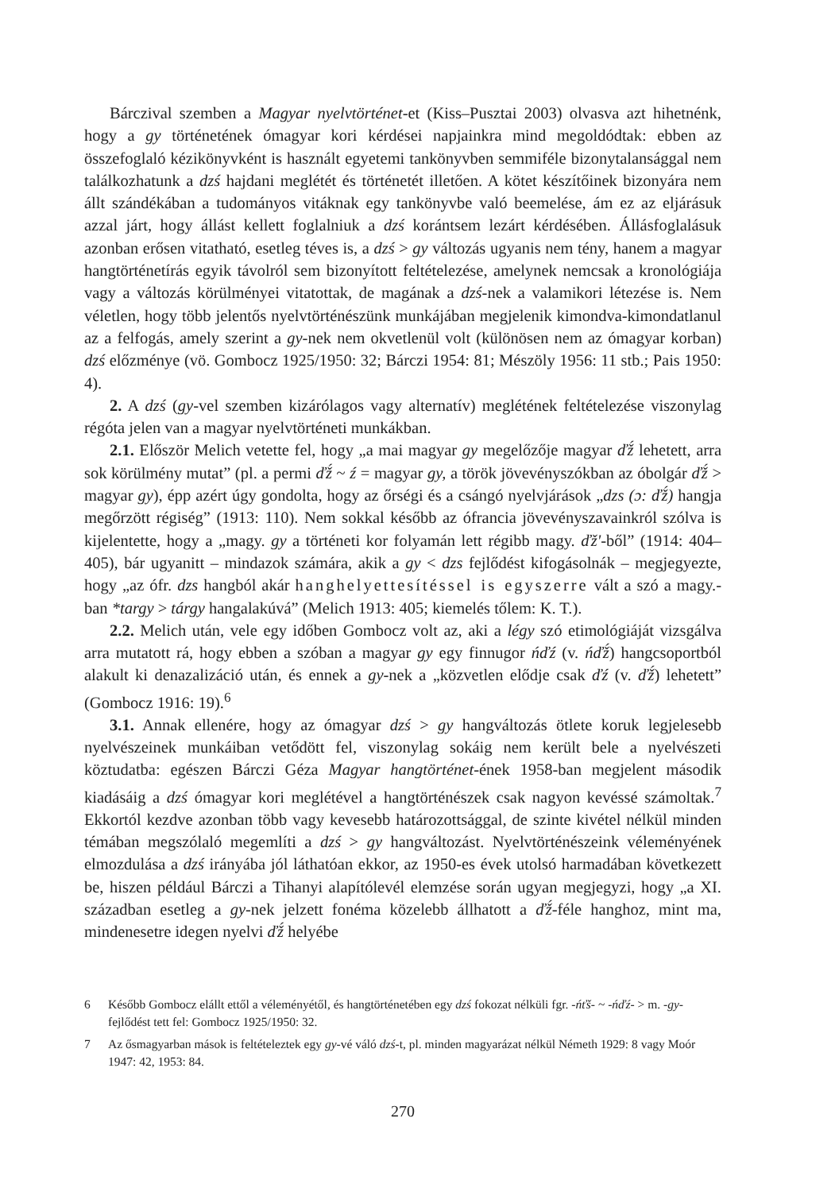Bárczival szemben a Magyar nyelvtörténet-et (Kiss–Pusztai 2003) olvasva azt hihetnénk, hogy a gy történetének ómagyar kori kérdései napjainkra mind megoldódtak: ebben az összefoglaló kézikönyvként is használt egyetemi tankönyvben semmiféle bizonytalansággal nem találkozhatunk a dzś hajdani meglétét és történetét illetően. A kötet készítőinek bizonyára nem állt szándékában a tudományos vitáknak egy tankönyvbe való beemelése, ám ez az eljárásuk azzal járt, hogy állást kellett foglalniuk a dzś korántsem lezárt kérdésében. Állásfoglalásuk azonban erősen vitatható, esetleg téves is, a dzś > gy változás ugyanis nem tény, hanem a magyar hangtörténetírás egyik távolról sem bizonyított feltételezése, amelynek nemcsak a kronológiája vagy a változás körülményei vitatottak, de magának a dzś-nek a valamikori létezése is. Nem véletlen, hogy több jelentős nyelvtörténészünk munkájában megjelenik kimondva-kimondatlanul az a felfogás, amely szerint a gy-nek nem okvetlenül volt (különösen nem az ómagyar korban) dzś előzménye (vö. Gombocz 1925/1950: 32; Bárczi 1954: 81; Mészöly 1956: 11 stb.; Pais 1950: 4).
2. A dzś (gy-vel szemben kizárólagos vagy alternatív) meglétének feltételezése viszonylag régóta jelen van a magyar nyelvtörténeti munkákban.
2.1. Először Melich vetette fel, hogy „a mai magyar gy megelőzője magyar ďž́ lehetett, arra sok körülmény mutat” (pl. a permi ďž́ ~ ź = magyar gy, a török jövevényszókban az óbolgár ďž́ > magyar gy), épp azért úgy gondolta, hogy az őrségi és a csángó nyelvjárások „dzs (ɔ: ďž́) hangja megőrzött régiség” (1913: 110). Nem sokkal később az ófrancia jövevényszavainkról szólva is kijelentette, hogy a „magy. gy a történeti kor folyamán lett régibb magy. ďž'-ből” (1914: 404–405), bár ugyanitt – mindazok számára, akik a gy < dzs fejlődést kifogásolnák – megjegyezte, hogy „az ófr. dzs hangból akár hanghelyettesítéssel is egyszerre vált a szó a magy.-ban *targy > tárgy hangalakúvá” (Melich 1913: 405; kiemelés tőlem: K. T.).
2.2. Melich után, vele egy időben Gombocz volt az, aki a légy szó etimológiáját vizsgálva arra mutatott rá, hogy ebben a szóban a magyar gy egy finnugor ńďź (v. ńďž́) hangcsoportból alakult ki denazalizáció után, és ennek a gy-nek a „közvetlen elődje csak ďź (v. ďž́) lehetett” (Gombocz 1916: 19).<sup>6</sup>
3.1. Annak ellenére, hogy az ómagyar dzś > gy hangváltozás ötlete koruk legjelesebb nyelvészeinek munkáiban vetődött fel, viszonylag sokáig nem került bele a nyelvészeti köztudatba: egészen Bárczi Géza Magyar hangtörténet-ének 1958-ban megjelent második kiadásáig a dzś ómagyar kori meglétével a hangtörténészek csak nagyon kevéssé számoltak.<sup>7</sup> Ekkortól kezdve azonban több vagy kevesebb határozottsággal, de szinte kivétel nélkül minden témában megszólaló megemlíti a dzś > gy hangváltozást. Nyelvtörténészeink véleményének elmozdulása a dzś irányába jól láthatóan ekkor, az 1950-es évek utolsó harmadában következett be, hiszen például Bárczi a Tihanyi alapítólevél elemzése során ugyan megjegyzi, hogy „a XI. században esetleg a gy-nek jelzett fonéma közelebb állhatott a ďž́-féle hanghoz, mint ma, mindenesetre idegen nyelvi ďž́ helyébe
6 Később Gombocz elállt ettől a véleményétől, és hangtörténetében egy dzś fokozat nélküli fgr. -ńťš- ~ -ńďź- > m. -gy- fejlődést tett fel: Gombocz 1925/1950: 32.
7 Az ősmagyarban mások is feltételeztek egy gy-vé váló dzś-t, pl. minden magyarázat nélkül Németh 1929: 8 vagy Moór 1947: 42, 1953: 84.
270